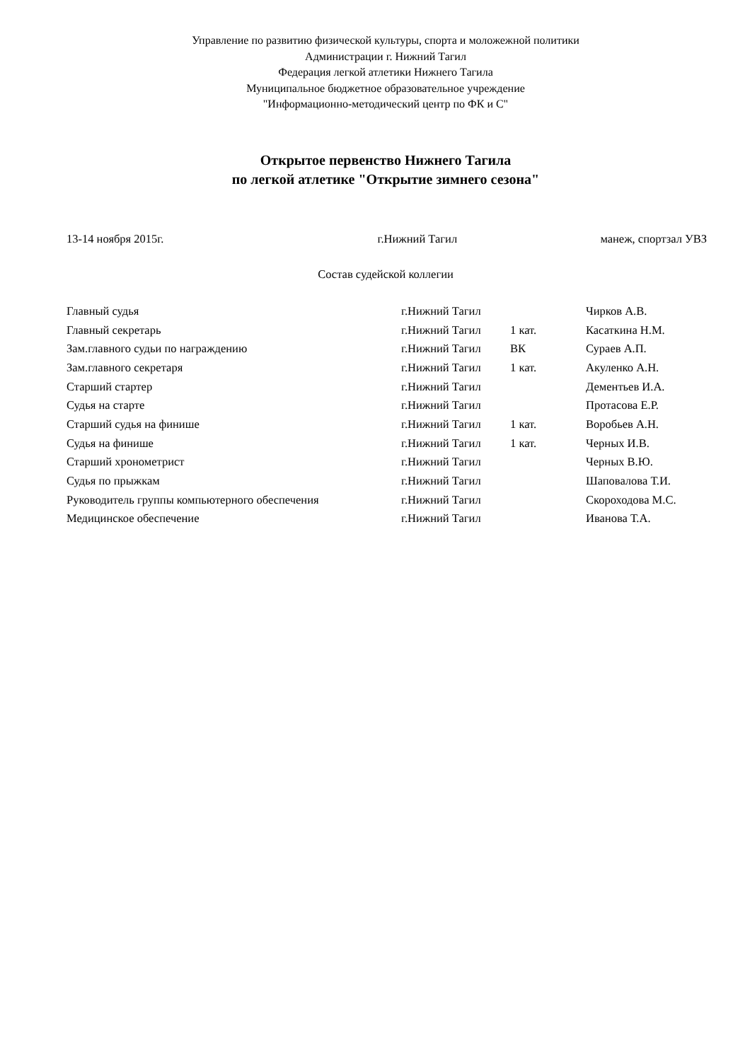Управление по развитию физической культуры, спорта и моложежной политики
Администрации г. Нижний Тагил
Федерация легкой атлетики Нижнего Тагила
Муниципальное бюджетное образовательное учреждение
"Информационно-методический центр по ФК и С"
Открытое первенство Нижнего Тагила
по легкой атлетике "Открытие зимнего сезона"
13-14 ноября 2015г. г.Нижний Тагил манеж, спортзал УВЗ
Состав судейской коллегии
| Главный судья | г.Нижний Тагил | | Чирков А.В. |
| Главный секретарь | г.Нижний Тагил | 1 кат. | Касаткина Н.М. |
| Зам.главного судьи по награждению | г.Нижний Тагил | ВК | Сураев А.П. |
| Зам.главного секретаря | г.Нижний Тагил | 1 кат. | Акуленко А.Н. |
| Старший стартер | г.Нижний Тагил | | Дементьев И.А. |
| Судья на старте | г.Нижний Тагил | | Протасова Е.Р. |
| Старший судья на финише | г.Нижний Тагил | 1 кат. | Воробьев А.Н. |
| Судья на финише | г.Нижний Тагил | 1 кат. | Черных И.В. |
| Старший хронометрист | г.Нижний Тагил | | Черных В.Ю. |
| Судья по прыжкам | г.Нижний Тагил | | Шаповалова Т.И. |
| Руководитель группы компьютерного обеспечения | г.Нижний Тагил | | Скороходова М.С. |
| Медицинское обеспечение | г.Нижний Тагил | | Иванова Т.А. |